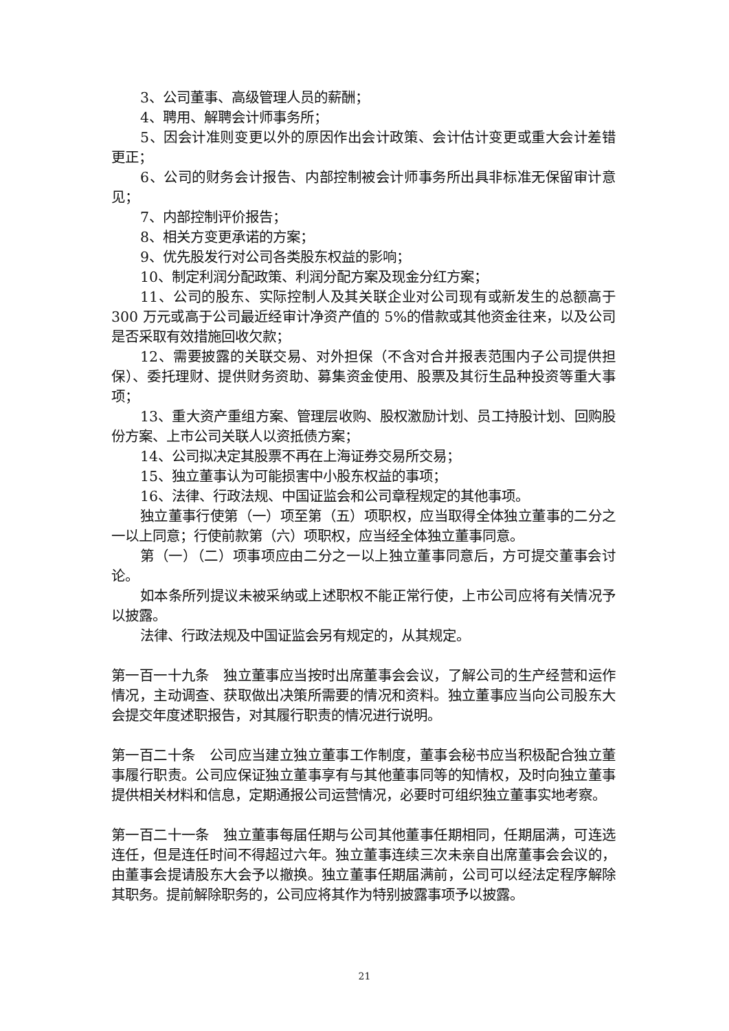3、公司董事、高级管理人员的薪酬；
4、聘用、解聘会计师事务所；
5、因会计准则变更以外的原因作出会计政策、会计估计变更或重大会计差错更正；
6、公司的财务会计报告、内部控制被会计师事务所出具非标准无保留审计意见；
7、内部控制评价报告；
8、相关方变更承诺的方案；
9、优先股发行对公司各类股东权益的影响；
10、制定利润分配政策、利润分配方案及现金分红方案；
11、公司的股东、实际控制人及其关联企业对公司现有或新发生的总额高于 300 万元或高于公司最近经审计净资产值的 5%的借款或其他资金往来，以及公司是否采取有效措施回收欠款；
12、需要披露的关联交易、对外担保（不含对合并报表范围内子公司提供担保）、委托理财、提供财务资助、募集资金使用、股票及其衍生品种投资等重大事项；
13、重大资产重组方案、管理层收购、股权激励计划、员工持股计划、回购股份方案、上市公司关联人以资抵债方案；
14、公司拟决定其股票不再在上海证券交易所交易；
15、独立董事认为可能损害中小股东权益的事项；
16、法律、行政法规、中国证监会和公司章程规定的其他事项。
独立董事行使第（一）项至第（五）项职权，应当取得全体独立董事的二分之一以上同意；行使前款第（六）项职权，应当经全体独立董事同意。
第（一）（二）项事项应由二分之一以上独立董事同意后，方可提交董事会讨论。
如本条所列提议未被采纳或上述职权不能正常行使，上市公司应将有关情况予以披露。
法律、行政法规及中国证监会另有规定的，从其规定。
第一百一十九条　独立董事应当按时出席董事会会议，了解公司的生产经营和运作情况，主动调查、获取做出决策所需要的情况和资料。独立董事应当向公司股东大会提交年度述职报告，对其履行职责的情况进行说明。
第一百二十条　公司应当建立独立董事工作制度，董事会秘书应当积极配合独立董事履行职责。公司应保证独立董事享有与其他董事同等的知情权，及时向独立董事提供相关材料和信息，定期通报公司运营情况，必要时可组织独立董事实地考察。
第一百二十一条　独立董事每届任期与公司其他董事任期相同，任期届满，可连选连任，但是连任时间不得超过六年。独立董事连续三次未亲自出席董事会会议的，由董事会提请股东大会予以撤换。独立董事任期届满前，公司可以经法定程序解除其职务。提前解除职务的，公司应将其作为特别披露事项予以披露。
21